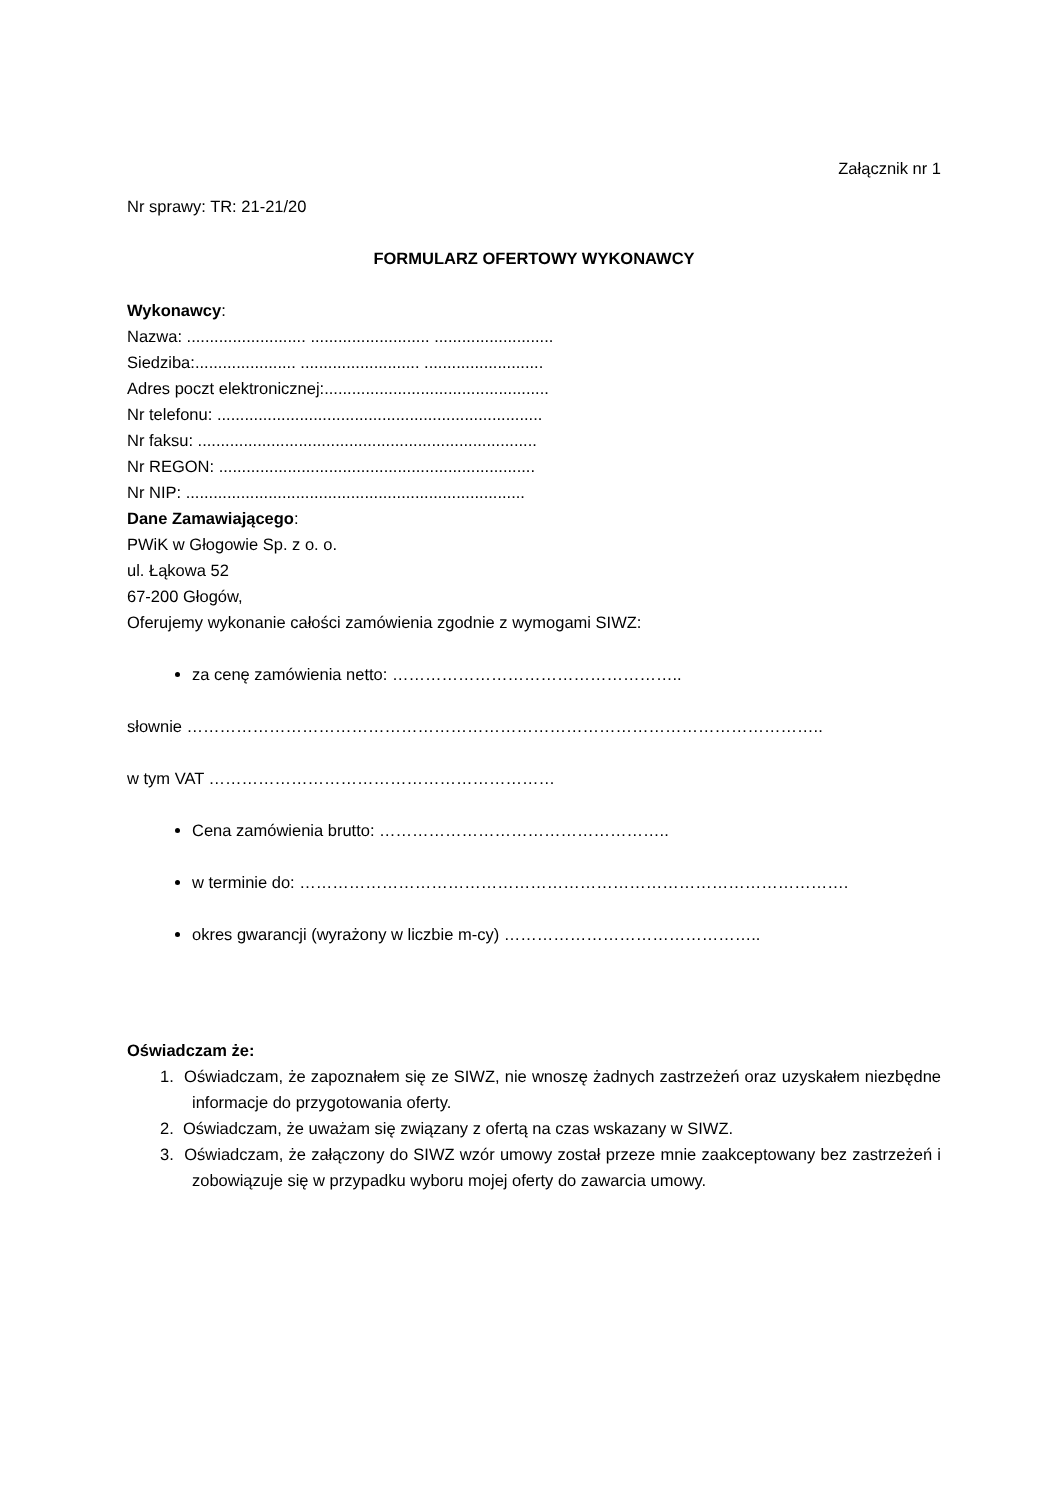Załącznik nr 1
Nr sprawy: TR: 21-21/20
FORMULARZ OFERTOWY WYKONAWCY
Wykonawcy:
Nazwa: .......................... .......................... ..........................
Siedziba:...................... .......................... ..........................
Adres poczt elektronicznej:.................................................
Nr telefonu: .......................................................................
Nr faksu: ..........................................................................
Nr REGON: .....................................................................
Nr NIP: ..........................................................................
Dane Zamawiającego:
PWiK w Głogowie Sp. z o. o.
ul. Łąkowa 52
67-200 Głogów,
Oferujemy wykonanie całości zamówienia zgodnie z wymogami SIWZ:
za cenę zamówienia netto: ……………………………………………..
słownie ……………………………………………………………………………………………………..
w tym VAT ………………………………………………………
Cena zamówienia brutto: ……………………………………………..
w terminie do: ……………………………………………………………………………………….
okres gwarancji (wyrażony w liczbie m-cy) ………………………………………..
Oświadczam że:
1. Oświadczam, że zapoznałem się ze SIWZ, nie wnoszę żadnych zastrzeżeń oraz uzyskałem niezbędne informacje do przygotowania oferty.
2. Oświadczam, że uważam się związany z ofertą na czas wskazany w SIWZ.
3. Oświadczam, że załączony do SIWZ wzór umowy został przeze mnie zaakceptowany bez zastrzeżeń i zobowiązuje się w przypadku wyboru mojej oferty do zawarcia umowy.